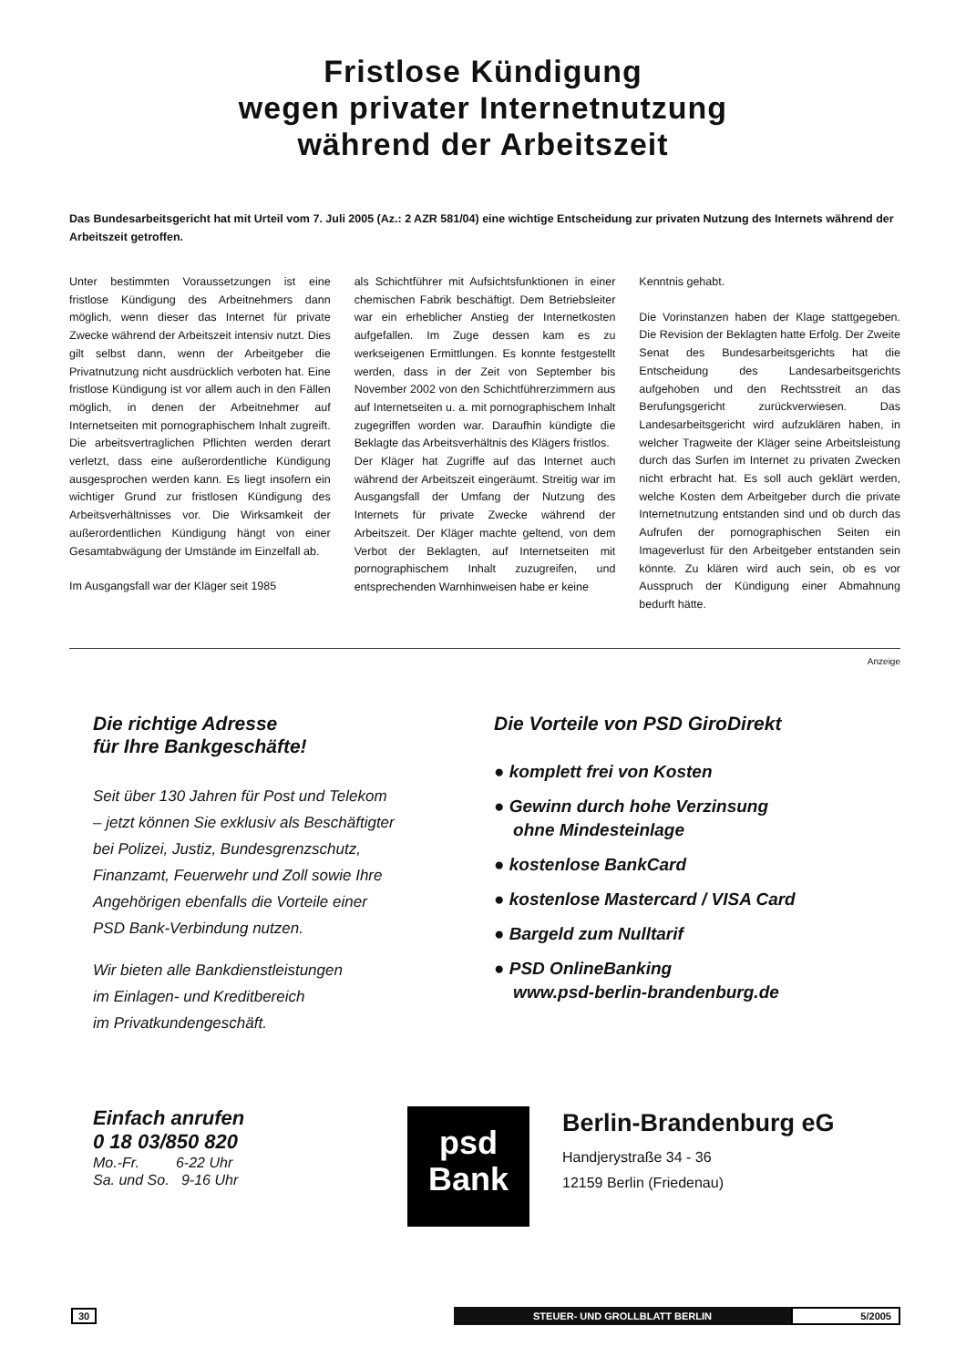Fristlose Kündigung
wegen privater Internetnutzung
während der Arbeitszeit
Das Bundesarbeitsgericht hat mit Urteil vom 7. Juli 2005 (Az.: 2 AZR 581/04) eine wichtige Entscheidung zur privaten Nutzung des Internets während der Arbeitszeit getroffen.
Unter bestimmten Voraussetzungen ist eine fristlose Kündigung des Arbeitnehmers dann möglich, wenn dieser das Internet für private Zwecke während der Arbeitszeit intensiv nutzt. Dies gilt selbst dann, wenn der Arbeitgeber die Privatnutzung nicht ausdrücklich verboten hat. Eine fristlose Kündigung ist vor allem auch in den Fällen möglich, in denen der Arbeitnehmer auf Internetseiten mit pornographischem Inhalt zugreift. Die arbeitsvertraglichen Pflichten werden derart verletzt, dass eine außerordentliche Kündigung ausgesprochen werden kann. Es liegt insofern ein wichtiger Grund zur fristlosen Kündigung des Arbeitsverhältnisses vor. Die Wirksamkeit der außerordentlichen Kündigung hängt von einer Gesamtabwägung der Umstände im Einzelfall ab.
Im Ausgangsfall war der Kläger seit 1985
als Schichtführer mit Aufsichtsfunktionen in einer chemischen Fabrik beschäftigt. Dem Betriebsleiter war ein erheblicher Anstieg der Internetkosten aufgefallen. Im Zuge dessen kam es zu werkseigenen Ermittlungen. Es konnte festgestellt werden, dass in der Zeit von September bis November 2002 von den Schichtführerzimmern aus auf Internetseiten u. a. mit pornographischem Inhalt zugegriffen worden war. Daraufhin kündigte die Beklagte das Arbeitsverhältnis des Klägers fristlos.
Der Kläger hat Zugriffe auf das Internet auch während der Arbeitszeit eingeräumt. Streitig war im Ausgangsfall der Umfang der Nutzung des Internets für private Zwecke während der Arbeitszeit. Der Kläger machte geltend, von dem Verbot der Beklagten, auf Internetseiten mit pornographischem Inhalt zuzugreifen, und entsprechenden Warnhinweisen habe er keine
Kenntnis gehabt.
Die Vorinstanzen haben der Klage stattgegeben. Die Revision der Beklagten hatte Erfolg. Der Zweite Senat des Bundesarbeitsgerichts hat die Entscheidung des Landesarbeitsgerichts aufgehoben und den Rechtsstreit an das Berufungsgericht zurückverwiesen. Das Landesarbeitsgericht wird aufzuklären haben, in welcher Tragweite der Kläger seine Arbeitsleistung durch das Surfen im Internet zu privaten Zwecken nicht erbracht hat. Es soll auch geklärt werden, welche Kosten dem Arbeitgeber durch die private Internetnutzung entstanden sind und ob durch das Aufrufen der pornographischen Seiten ein Imageverlust für den Arbeitgeber entstanden sein könnte. Zu klären wird auch sein, ob es vor Ausspruch der Kündigung einer Abmahnung bedurft hätte.
Anzeige
Die richtige Adresse
für Ihre Bankgeschäfte!
Seit über 130 Jahren für Post und Telekom
– jetzt können Sie exklusiv als Beschäftigter
bei Polizei, Justiz, Bundesgrenzschutz,
Finanzamt, Feuerwehr und Zoll sowie Ihre
Angehörigen ebenfalls die Vorteile einer
PSD Bank-Verbindung nutzen.
Wir bieten alle Bankdienstleistungen
im Einlagen- und Kreditbereich
im Privatkundengeschäft.
Die Vorteile von PSD GiroDirekt
● komplett frei von Kosten
● Gewinn durch hohe Verzinsung
ohne Mindesteinlage
● kostenlose BankCard
● kostenlose Mastercard / VISA Card
● Bargeld zum Nulltarif
● PSD OnlineBanking
www.psd-berlin-brandenburg.de
Einfach anrufen
0 18 03/850 820
Mo.-Fr. 6-22 Uhr
Sa. und So. 9-16 Uhr
psd
Bank
Berlin-Brandenburg eG
Handjerystraße 34 - 36
12159 Berlin (Friedenau)
30 STEUER- UND GROLLBLATT BERLIN 5/2005